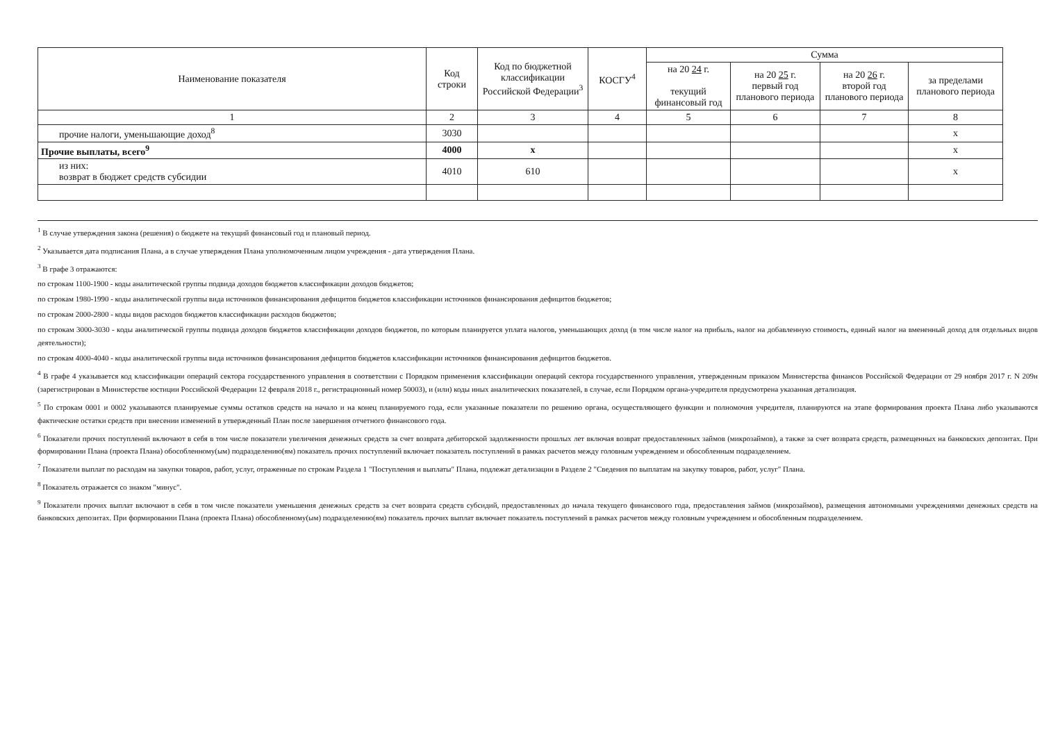| Наименование показателя | Код строки | Код по бюджетной классификации Российской Федерации<sup>3</sup> | КОСГУ<sup>4</sup> | Сумма | | | |
| --- | --- | --- | --- | --- | --- | --- | --- |
| | | | | на 20 24 г. текущий финансовый год | на 20 25 г. первый год планового периода | на 20 26 г. второй год планового периода | за пределами планового периода |
| 1 | 2 | 3 | 4 | 5 | 6 | 7 | 8 |
| прочие налоги, уменьшающие доход<sup>8</sup> | 3030 | | | | | | x |
| Прочие выплаты, всего<sup>9</sup> | 4000 | x | | | | | x |
| из них: возврат в бюджет средств субсидии | 4010 | 610 | | | | | x |
<sup>1</sup> В случае утверждения закона (решения) о бюджете на текущий финансовый год и плановый период.
<sup>2</sup> Указывается дата подписания Плана, а в случае утверждения Плана уполномоченным лицом учреждения - дата утверждения Плана.
<sup>3</sup> В графе 3 отражаются:
по строкам 1100-1900 - коды аналитической группы подвида доходов бюджетов классификации доходов бюджетов;
по строкам 1980-1990 - коды аналитической группы вида источников финансирования дефицитов бюджетов классификации источников финансирования дефицитов бюджетов;
по строкам 2000-2800 - коды видов расходов бюджетов классификации расходов бюджетов;
по строкам 3000-3030 - коды аналитической группы подвида доходов бюджетов классификации доходов бюджетов, по которым планируется уплата налогов, уменьшающих доход (в том числе налог на прибыль, налог на добавленную стоимость, единый налог на вмененный доход для отдельных видов деятельности);
по строкам 4000-4040 - коды аналитической группы вида источников финансирования дефицитов бюджетов классификации источников финансирования дефицитов бюджетов.
<sup>4</sup> В графе 4 указывается код классификации операций сектора государственного управления в соответствии с Порядком применения классификации операций сектора государственного управления, утвержденным приказом Министерства финансов Российской Федерации от 29 ноября 2017 г. N 209н (зарегистрирован в Министерстве юстиции Российской Федерации 12 февраля 2018 г., регистрационный номер 50003), и (или) коды иных аналитических показателей, в случае, если Порядком органа-учредителя предусмотрена указанная детализация.
<sup>5</sup> По строкам 0001 и 0002 указываются планируемые суммы остатков средств на начало и на конец планируемого года, если указанные показатели по решению органа, осуществляющего функции и полномочия учредителя, планируются на этапе формирования проекта Плана либо указываются фактические остатки средств при внесении изменений в утвержденный План после завершения отчетного финансового года.
<sup>6</sup> Показатели прочих поступлений включают в себя в том числе показатели увеличения денежных средств за счет возврата дебиторской задолженности прошлых лет включая возврат предоставленных займов (микрозаймов), а также за счет возврата средств, размещенных на банковских депозитах. При формировании Плана (проекта Плана) обособленному(ым) подразделению(ям) показатель прочих поступлений включает показатель поступлений в рамках расчетов между головным учреждением и обособленным подразделением.
<sup>7</sup> Показатели выплат по расходам на закупки товаров, работ, услуг, отраженные по строкам Раздела 1 "Поступления и выплаты" Плана, подлежат детализации в Разделе 2 "Сведения по выплатам на закупку товаров, работ, услуг" Плана.
<sup>8</sup> Показатель отражается со знаком "минус".
<sup>9</sup> Показатели прочих выплат включают в себя в том числе показатели уменьшения денежных средств за счет возврата средств субсидий, предоставленных до начала текущего финансового года, предоставления займов (микрозаймов), размещения автономными учреждениями денежных средств на банковских депозитах. При формировании Плана (проекта Плана) обособленному(ым) подразделению(ям) показатель прочих выплат включает показатель поступлений в рамках расчетов между головным учреждением и обособленным подразделением.